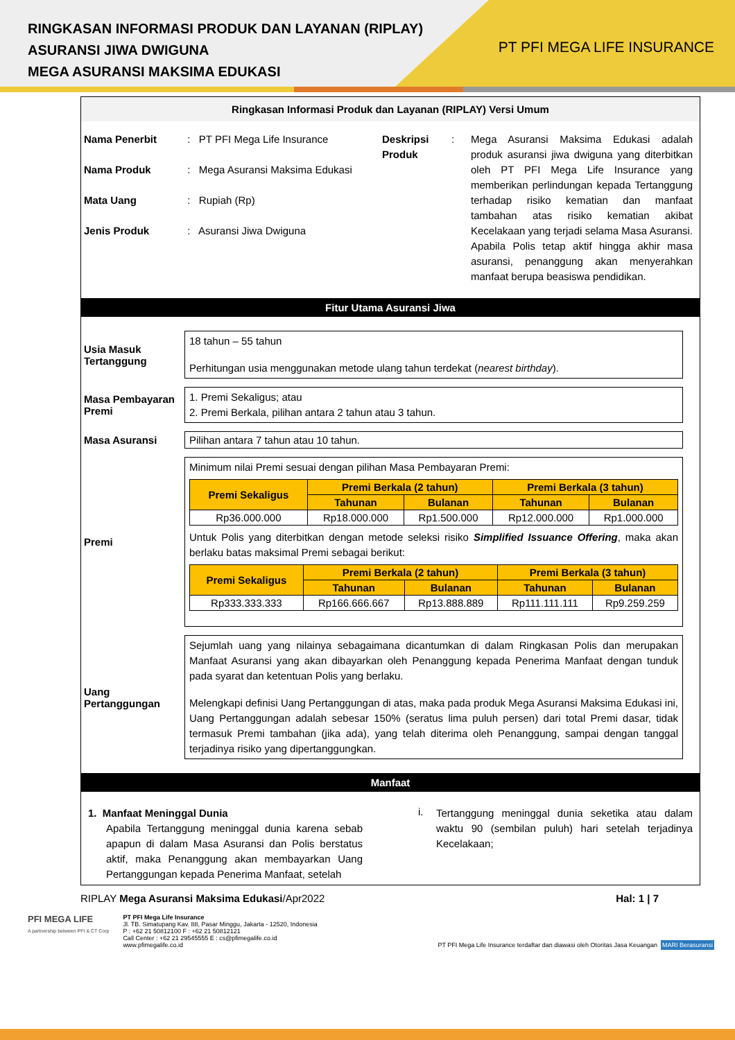RINGKASAN INFORMASI PRODUK DAN LAYANAN (RIPLAY)
ASURANSI JIWA DWIGUNA
MEGA ASURANSI MAKSIMA EDUKASI
PT PFI MEGA LIFE INSURANCE
Ringkasan Informasi Produk dan Layanan (RIPLAY) Versi Umum
Nama Penerbit : PT PFI Mega Life Insurance
Nama Produk : Mega Asuransi Maksima Edukasi
Mata Uang : Rupiah (Rp)
Jenis Produk : Asuransi Jiwa Dwiguna
Deskripsi Produk
:
Mega Asuransi Maksima Edukasi adalah produk asuransi jiwa dwiguna yang diterbitkan oleh PT PFI Mega Life Insurance yang memberikan perlindungan kepada Tertanggung terhadap risiko kematian dan manfaat tambahan atas risiko kematian akibat Kecelakaan yang terjadi selama Masa Asuransi. Apabila Polis tetap aktif hingga akhir masa asuransi, penanggung akan menyerahkan manfaat berupa beasiswa pendidikan.
Fitur Utama Asuransi Jiwa
Usia Masuk Tertanggung
18 tahun – 55 tahun
Perhitungan usia menggunakan metode ulang tahun terdekat (nearest birthday).
Masa Pembayaran Premi
1. Premi Sekaligus; atau
2. Premi Berkala, pilihan antara 2 tahun atau 3 tahun.
Masa Asuransi
Pilihan antara 7 tahun atau 10 tahun.
Premi
Minimum nilai Premi sesuai dengan pilihan Masa Pembayaran Premi:
| Premi Sekaligus | Premi Berkala (2 tahun) | | Premi Berkala (3 tahun) | |
| --- | --- | --- | --- | --- |
| | Tahunan | Bulanan | Tahunan | Bulanan |
| Rp36.000.000 | Rp18.000.000 | Rp1.500.000 | Rp12.000.000 | Rp1.000.000 |
Untuk Polis yang diterbitkan dengan metode seleksi risiko Simplified Issuance Offering, maka akan berlaku batas maksimal Premi sebagai berikut:
| Premi Sekaligus | Premi Berkala (2 tahun) | | Premi Berkala (3 tahun) | |
| --- | --- | --- | --- | --- |
| | Tahunan | Bulanan | Tahunan | Bulanan |
| Rp333.333.333 | Rp166.666.667 | Rp13.888.889 | Rp111.111.111 | Rp9.259.259 |
Uang Pertanggungan
Sejumlah uang yang nilainya sebagaimana dicantumkan di dalam Ringkasan Polis dan merupakan Manfaat Asuransi yang akan dibayarkan oleh Penanggung kepada Penerima Manfaat dengan tunduk pada syarat dan ketentuan Polis yang berlaku.
Melengkapi definisi Uang Pertanggungan di atas, maka pada produk Mega Asuransi Maksima Edukasi ini, Uang Pertanggungan adalah sebesar 150% (seratus lima puluh persen) dari total Premi dasar, tidak termasuk Premi tambahan (jika ada), yang telah diterima oleh Penanggung, sampai dengan tanggal terjadinya risiko yang dipertanggungkan.
Manfaat
1. Manfaat Meninggal Dunia
Apabila Tertanggung meninggal dunia karena sebab apapun di dalam Masa Asuransi dan Polis berstatus aktif, maka Penanggung akan membayarkan Uang Pertanggungan kepada Penerima Manfaat, setelah
i.
Tertanggung meninggal dunia seketika atau dalam waktu 90 (sembilan puluh) hari setelah terjadinya Kecelakaan;
RIPLAY Mega Asuransi Maksima Edukasi/Apr2022 Hal: 1 | 7
PFI MEGA LIFE
A partnership between PFI & CT Corp
PT PFI Mega Life Insurance
Jl. TB. Simatupang Kav. 88, Pasar Minggu, Jakarta - 12520, Indonesia
P : +62 21 50812100 F : +62 21 50812121
Call Center : +62 21 29545555 E : cs@pfimegalife.co.id
www.pfimegalife.co.id
PT PFI Mega Life Insurance terdaftar dan diawasi oleh Otoritas Jasa Keuangan MARI Berasuransi